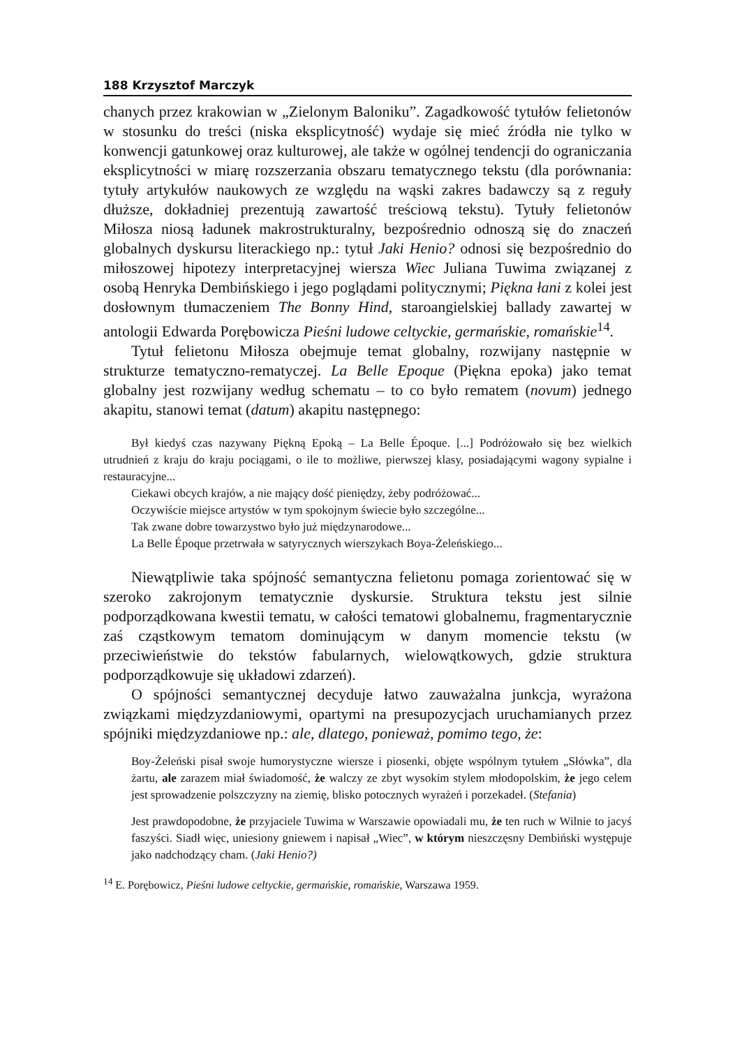188 Krzysztof Marczyk
chanych przez krakowian w „Zielonym Baloniku”. Zagadkowość tytułów felietonów w stosunku do treści (niska eksplicytność) wydaje się mieć źródła nie tylko w konwencji gatunkowej oraz kulturowej, ale także w ogólnej tendencji do ograniczania eksplicytności w miarę rozszerzania obszaru tematycznego tekstu (dla porównania: tytuły artykułów naukowych ze względu na wąski zakres badawczy są z reguły dłuższe, dokładniej prezentują zawartość treściową tekstu). Tytuły felietonów Miłosza niosą ładunek makrostrukturalny, bezpośrednio odnoszą się do znaczeń globalnych dyskursu literackiego np.: tytuł Jaki Henio? odnosi się bezpośrednio do miłoszowej hipotezy interpretacyjnej wiersza Wiec Juliana Tuwima związanej z osobą Henryka Dembińskiego i jego poglądami politycznymi; Piękna łani z kolei jest dosłownym tłumaczeniem The Bonny Hind, staroangielskiej ballady zawartej w antologii Edwarda Porębowicza Pieśni ludowe celtyckie, germańskie, romańskie<sup>14</sup>.
Tytuł felietonu Miłosza obejmuje temat globalny, rozwijany następnie w strukturze tematyczno-rematyczej. La Belle Epoque (Piękna epoka) jako temat globalny jest rozwijany według schematu – to co było rematem (novum) jednego akapitu, stanowi temat (datum) akapitu następnego:
Był kiedyś czas nazywany Piękną Epoką – La Belle Époque. [...] Podróżowało się bez wielkich utrudnień z kraju do kraju pociągami, o ile to możliwe, pierwszej klasy, posiadającymi wagony sypialne i restauracyjne...
Ciekawi obcych krajów, a nie mający dość pieniędzy, żeby podróżować...
Oczywiście miejsce artystów w tym spokojnym świecie było szczególne...
Tak zwane dobre towarzystwo było już międzynarodowe...
La Belle Époque przetrwała w satyrycznych wierszykach Boya-Żeleńskiego...
Niewątpliwie taka spójność semantyczna felietonu pomaga zorientować się w szeroko zakrojonym tematycznie dyskursie. Struktura tekstu jest silnie podporządkowana kwestii tematu, w całości tematowi globalnemu, fragmentarycznie zaś cząstkowym tematom dominującym w danym momencie tekstu (w przeciwieństwie do tekstów fabularnych, wielowątkowych, gdzie struktura podporządkowuje się układowi zdarzeń).
O spójności semantycznej decyduje łatwo zauważalna junkcja, wyrażona związkami międzyzdaniowymi, opartymi na presupozycjach uruchamianych przez spójniki międzyzdaniowe np.: ale, dlatego, ponieważ, pomimo tego, że:
Boy-Żeleński pisał swoje humorystyczne wiersze i piosenki, objęte wspólnym tytułem „Słówka”, dla żartu, ale zarazem miał świadomość, że walczy ze zbyt wysokim stylem młodopolskim, że jego celem jest sprowadzenie polszczyzny na ziemię, blisko potocznych wyrażeń i porzekadeł. (Stefania)
Jest prawdopodobne, że przyjaciele Tuwima w Warszawie opowiadali mu, że ten ruch w Wilnie to jacyś faszyści. Siadł więc, uniesiony gniewem i napisał „Wiec”, w którym nieszczęsny Dembiński występuje jako nadchodzący cham. (Jaki Henio?)
<sup>14</sup> E. Porębowicz, Pieśni ludowe celtyckie, germańskie, romańskie, Warszawa 1959.